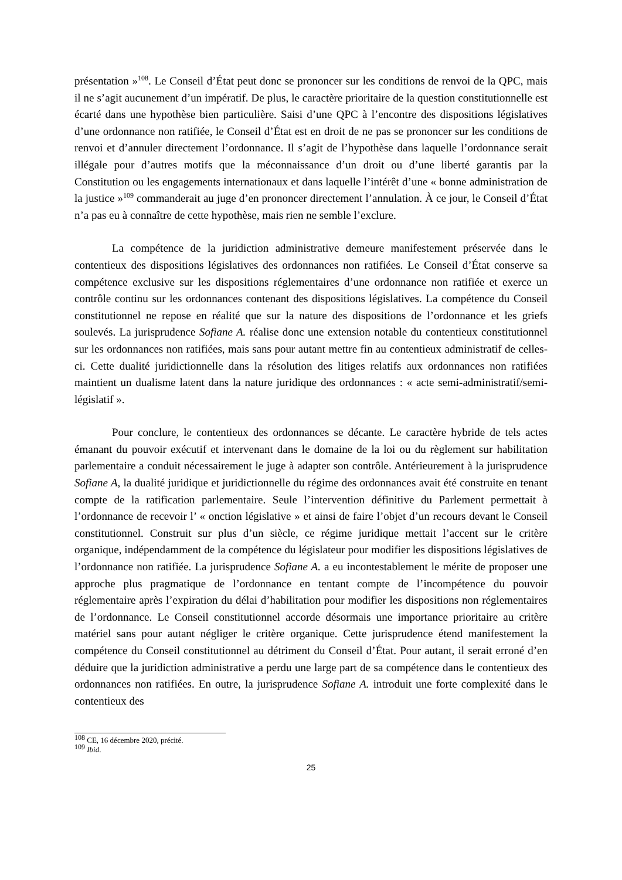présentation »<sup>108</sup>. Le Conseil d’État peut donc se prononcer sur les conditions de renvoi de la QPC, mais il ne s’agit aucunement d’un impératif. De plus, le caractère prioritaire de la question constitutionnelle est écarté dans une hypothèse bien particulière. Saisi d’une QPC à l’encontre des dispositions législatives d’une ordonnance non ratifiée, le Conseil d’État est en droit de ne pas se prononcer sur les conditions de renvoi et d’annuler directement l’ordonnance. Il s’agit de l’hypothèse dans laquelle l’ordonnance serait illégale pour d’autres motifs que la méconnaissance d’un droit ou d’une liberté garantis par la Constitution ou les engagements internationaux et dans laquelle l’intérêt d’une « bonne administration de la justice »<sup>109</sup> commanderait au juge d’en prononcer directement l’annulation. À ce jour, le Conseil d’État n’a pas eu à connaître de cette hypothèse, mais rien ne semble l’exclure.
La compétence de la juridiction administrative demeure manifestement préservée dans le contentieux des dispositions législatives des ordonnances non ratifiées. Le Conseil d’État conserve sa compétence exclusive sur les dispositions réglementaires d’une ordonnance non ratifiée et exerce un contrôle continu sur les ordonnances contenant des dispositions législatives. La compétence du Conseil constitutionnel ne repose en réalité que sur la nature des dispositions de l’ordonnance et les griefs soulevés. La jurisprudence Sofiane A. réalise donc une extension notable du contentieux constitutionnel sur les ordonnances non ratifiées, mais sans pour autant mettre fin au contentieux administratif de celles-ci. Cette dualité juridictionnelle dans la résolution des litiges relatifs aux ordonnances non ratifiées maintient un dualisme latent dans la nature juridique des ordonnances : « acte semi-administratif/semi-législatif ».
Pour conclure, le contentieux des ordonnances se décante. Le caractère hybride de tels actes émanant du pouvoir exécutif et intervenant dans le domaine de la loi ou du règlement sur habilitation parlementaire a conduit nécessairement le juge à adapter son contrôle. Antérieurement à la jurisprudence Sofiane A, la dualité juridique et juridictionnelle du régime des ordonnances avait été construite en tenant compte de la ratification parlementaire. Seule l’intervention définitive du Parlement permettait à l’ordonnance de recevoir l’ « onction législative » et ainsi de faire l’objet d’un recours devant le Conseil constitutionnel. Construit sur plus d’un siècle, ce régime juridique mettait l’accent sur le critère organique, indépendamment de la compétence du législateur pour modifier les dispositions législatives de l’ordonnance non ratifiée. La jurisprudence Sofiane A. a eu incontestablement le mérite de proposer une approche plus pragmatique de l’ordonnance en tentant compte de l’incompétence du pouvoir réglementaire après l’expiration du délai d’habilitation pour modifier les dispositions non réglementaires de l’ordonnance. Le Conseil constitutionnel accorde désormais une importance prioritaire au critère matériel sans pour autant négliger le critère organique. Cette jurisprudence étend manifestement la compétence du Conseil constitutionnel au détriment du Conseil d’État. Pour autant, il serait erroné d’en déduire que la juridiction administrative a perdu une large part de sa compétence dans le contentieux des ordonnances non ratifiées. En outre, la jurisprudence Sofiane A. introduit une forte complexité dans le contentieux des
<sup>108</sup> CE, 16 décembre 2020, précité.
<sup>109</sup> Ibid.
25